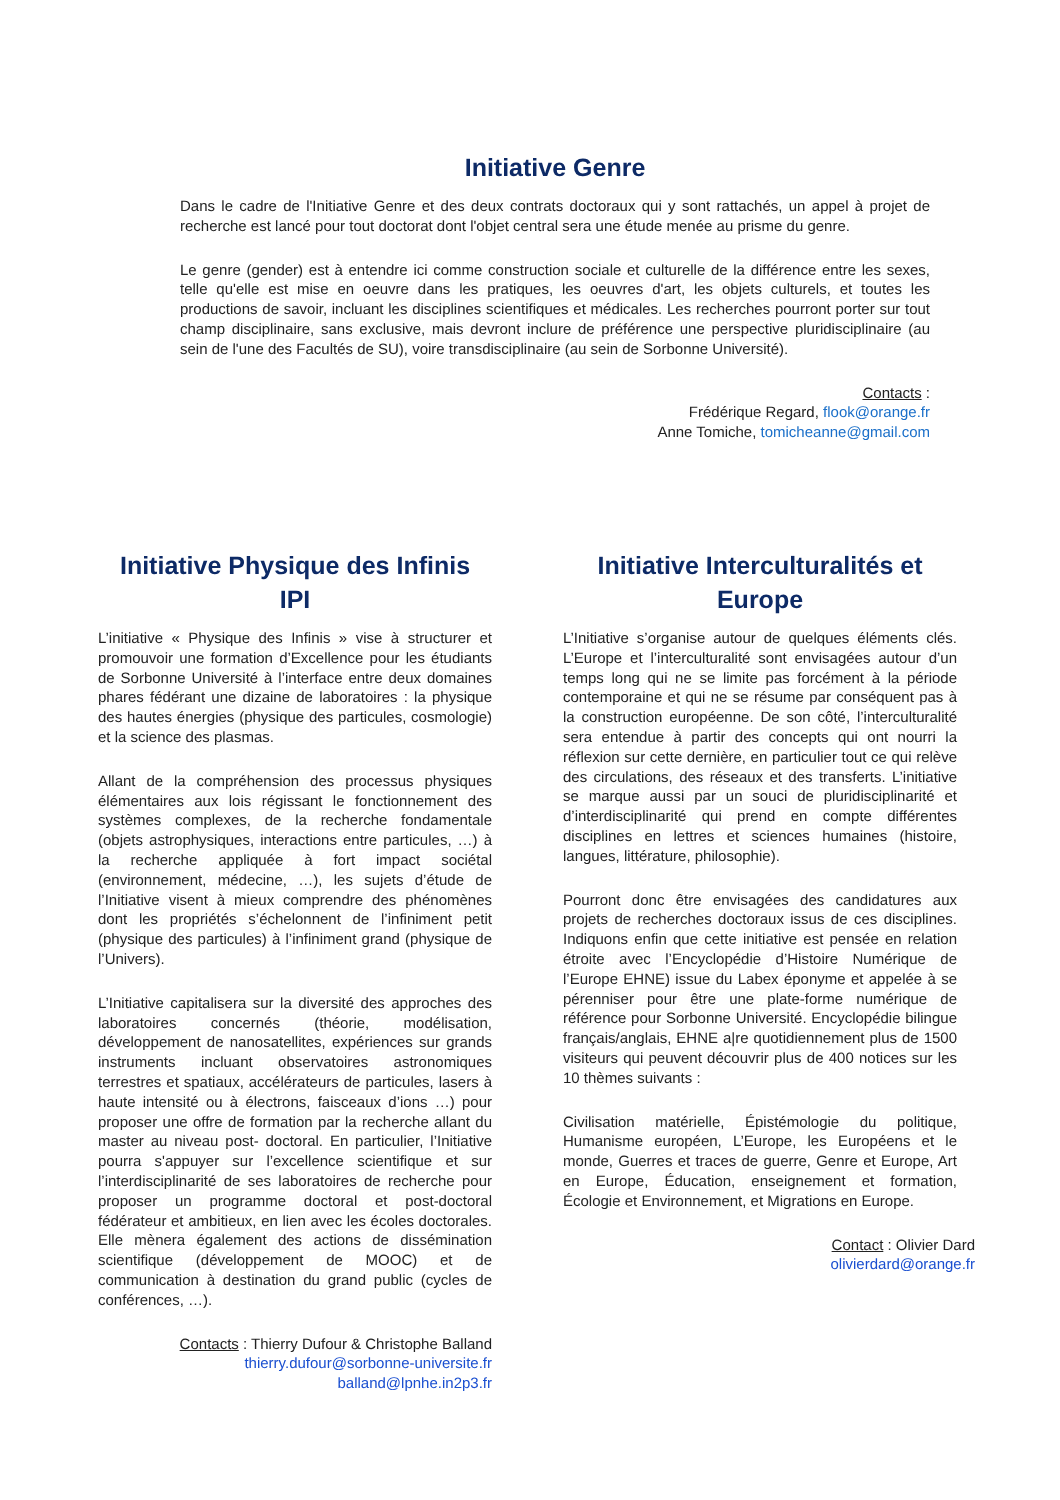Initiative Genre
Dans le cadre de l'Initiative Genre et des deux contrats doctoraux qui y sont rattachés, un appel à projet de recherche est lancé pour tout doctorat dont l'objet central sera une étude menée au prisme du genre.
Le genre (gender) est à entendre ici comme construction sociale et culturelle de la différence entre les sexes, telle qu'elle est mise en oeuvre dans les pratiques, les oeuvres d'art, les objets culturels, et toutes les productions de savoir, incluant les disciplines scientifiques et médicales. Les recherches pourront porter sur tout champ disciplinaire, sans exclusive, mais devront inclure de préférence une perspective pluridisciplinaire (au sein de l'une des Facultés de SU), voire transdisciplinaire (au sein de Sorbonne Université).
Contacts :
Frédérique Regard, flook@orange.fr
Anne Tomiche, tomicheanne@gmail.com
Initiative Physique des Infinis
IPI
L’initiative « Physique des Infinis » vise à structurer et promouvoir une formation d’Excellence pour les étudiants de Sorbonne Université à l’interface entre deux domaines phares fédérant une dizaine de laboratoires : la physique des hautes énergies (physique des particules, cosmologie) et la science des plasmas.
Allant de la compréhension des processus physiques élémentaires aux lois régissant le fonctionnement des systèmes complexes, de la recherche fondamentale (objets astrophysiques, interactions entre particules, …) à la recherche appliquée à fort impact sociétal (environnement, médecine, …), les sujets d’étude de l’Initiative visent à mieux comprendre des phénomènes dont les propriétés s’échelonnent de l’infiniment petit (physique des particules) à l’infiniment grand (physique de l’Univers).
L’Initiative capitalisera sur la diversité des approches des laboratoires concernés (théorie, modélisation, développement de nanosatellites, expériences sur grands instruments incluant observatoires astronomiques terrestres et spatiaux, accélérateurs de particules, lasers à haute intensité ou à électrons, faisceaux d’ions …) pour proposer une offre de formation par la recherche allant du master au niveau post- doctoral. En particulier, l’Initiative pourra s'appuyer sur l’excellence scientifique et sur l’interdisciplinarité de ses laboratoires de recherche pour proposer un programme doctoral et post-doctoral fédérateur et ambitieux, en lien avec les écoles doctorales. Elle mènera également des actions de dissémination scientifique (développement de MOOC) et de communication à destination du grand public (cycles de conférences, …).
Contacts : Thierry Dufour & Christophe Balland
thierry.dufour@sorbonne-universite.fr
balland@lpnhe.in2p3.fr
Initiative Interculturalités et
Europe
L’Initiative s’organise autour de quelques éléments clés. L’Europe et l’interculturalité sont envisagées autour d’un temps long qui ne se limite pas forcément à la période contemporaine et qui ne se résume par conséquent pas à la construction européenne. De son côté, l’interculturalité sera entendue à partir des concepts qui ont nourri la réflexion sur cette dernière, en particulier tout ce qui relève des circulations, des réseaux et des transferts. L’initiative se marque aussi par un souci de pluridisciplinarité et d’interdisciplinarité qui prend en compte différentes disciplines en lettres et sciences humaines (histoire, langues, littérature, philosophie).
Pourront donc être envisagées des candidatures aux projets de recherches doctoraux issus de ces disciplines. Indiquons enfin que cette initiative est pensée en relation étroite avec l’Encyclopédie d’Histoire Numérique de l’Europe EHNE) issue du Labex éponyme et appelée à se pérenniser pour être une plate-forme numérique de référence pour Sorbonne Université. Encyclopédie bilingue français/anglais, EHNE a|re quotidiennement plus de 1500 visiteurs qui peuvent découvrir plus de 400 notices sur les 10 thèmes suivants :
Civilisation matérielle, Épistémologie du politique, Humanisme européen, L’Europe, les Européens et le monde, Guerres et traces de guerre, Genre et Europe, Art en Europe, Éducation, enseignement et formation, Écologie et Environnement, et Migrations en Europe.
Contact : Olivier Dard
olivierdard@orange.fr